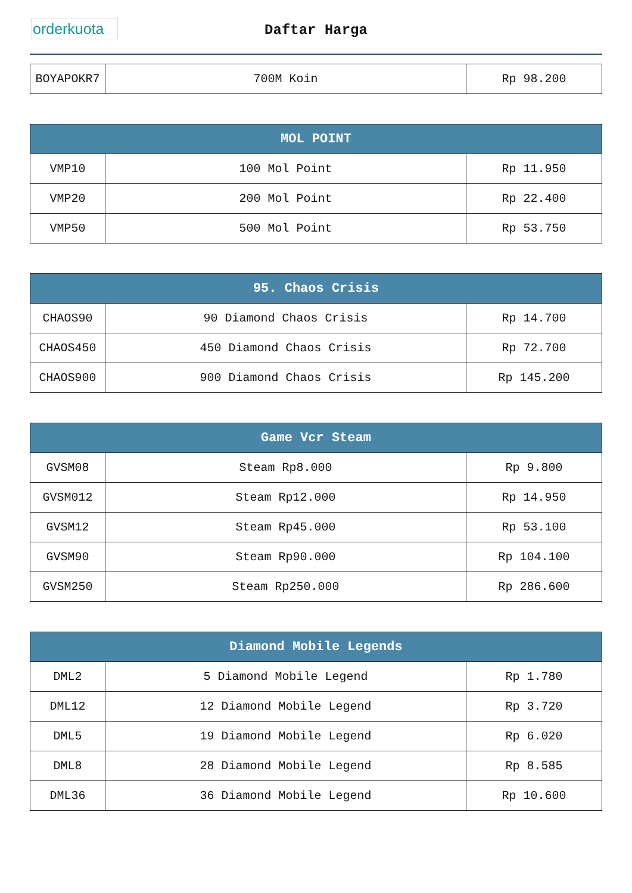orderkuota
Daftar Harga
| BOYAPOKR7 | 700M Koin | Rp 98.200 |
| MOL POINT | | |
| --- | --- | --- |
| VMP10 | 100 Mol Point | Rp 11.950 |
| VMP20 | 200 Mol Point | Rp 22.400 |
| VMP50 | 500 Mol Point | Rp 53.750 |
| 95. Chaos Crisis | | |
| --- | --- | --- |
| CHAOS90 | 90 Diamond Chaos Crisis | Rp 14.700 |
| CHAOS450 | 450 Diamond Chaos Crisis | Rp 72.700 |
| CHAOS900 | 900 Diamond Chaos Crisis | Rp 145.200 |
| Game Vcr Steam | | |
| --- | --- | --- |
| GVSM08 | Steam Rp8.000 | Rp 9.800 |
| GVSM012 | Steam Rp12.000 | Rp 14.950 |
| GVSM12 | Steam Rp45.000 | Rp 53.100 |
| GVSM90 | Steam Rp90.000 | Rp 104.100 |
| GVSM250 | Steam Rp250.000 | Rp 286.600 |
| Diamond Mobile Legends | | |
| --- | --- | --- |
| DML2 | 5 Diamond Mobile Legend | Rp 1.780 |
| DML12 | 12 Diamond Mobile Legend | Rp 3.720 |
| DML5 | 19 Diamond Mobile Legend | Rp 6.020 |
| DML8 | 28 Diamond Mobile Legend | Rp 8.585 |
| DML36 | 36 Diamond Mobile Legend | Rp 10.600 |